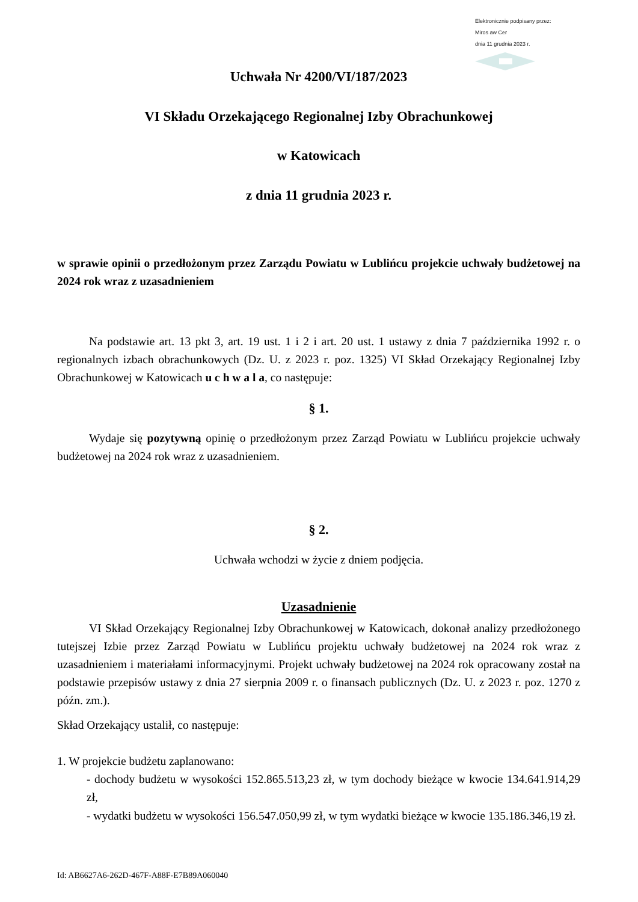Elektronicznie podpisany przez:
Miros aw Cer
dnia 11 grudnia 2023 r.
Uchwała Nr 4200/VI/187/2023
VI Składu Orzekającego Regionalnej Izby Obrachunkowej
w Katowicach
z dnia 11 grudnia 2023 r.
w sprawie opinii o przedłożonym przez Zarządu Powiatu w Lublińcu projekcie uchwały budżetowej na 2024 rok wraz z uzasadnieniem
Na podstawie art. 13 pkt 3, art. 19 ust. 1 i 2 i art. 20 ust. 1 ustawy z dnia 7 października 1992 r. o regionalnych izbach obrachunkowych (Dz. U. z 2023 r. poz. 1325) VI Skład Orzekający Regionalnej Izby Obrachunkowej w Katowicach u c h w a l a, co następuje:
§ 1.
Wydaje się pozytywną opinię o przedłożonym przez Zarząd Powiatu w Lublińcu projekcie uchwały budżetowej na 2024 rok wraz z uzasadnieniem.
§ 2.
Uchwała wchodzi w życie z dniem podjęcia.
Uzasadnienie
VI Skład Orzekający Regionalnej Izby Obrachunkowej w Katowicach, dokonał analizy przedłożonego tutejszej Izbie przez Zarząd Powiatu w Lublińcu projektu uchwały budżetowej na 2024 rok wraz z uzasadnieniem i materiałami informacyjnymi. Projekt uchwały budżetowej na 2024 rok opracowany został na podstawie przepisów ustawy z dnia 27 sierpnia 2009 r. o finansach publicznych (Dz. U. z 2023 r. poz. 1270 z późn. zm.).
Skład Orzekający ustalił, co następuje:
1. W projekcie budżetu zaplanowano:
- dochody budżetu w wysokości 152.865.513,23 zł, w tym dochody bieżące w kwocie 134.641.914,29 zł,
- wydatki budżetu w wysokości 156.547.050,99 zł, w tym wydatki bieżące w kwocie 135.186.346,19 zł.
Id: AB6627A6-262D-467F-A88F-E7B89A060040